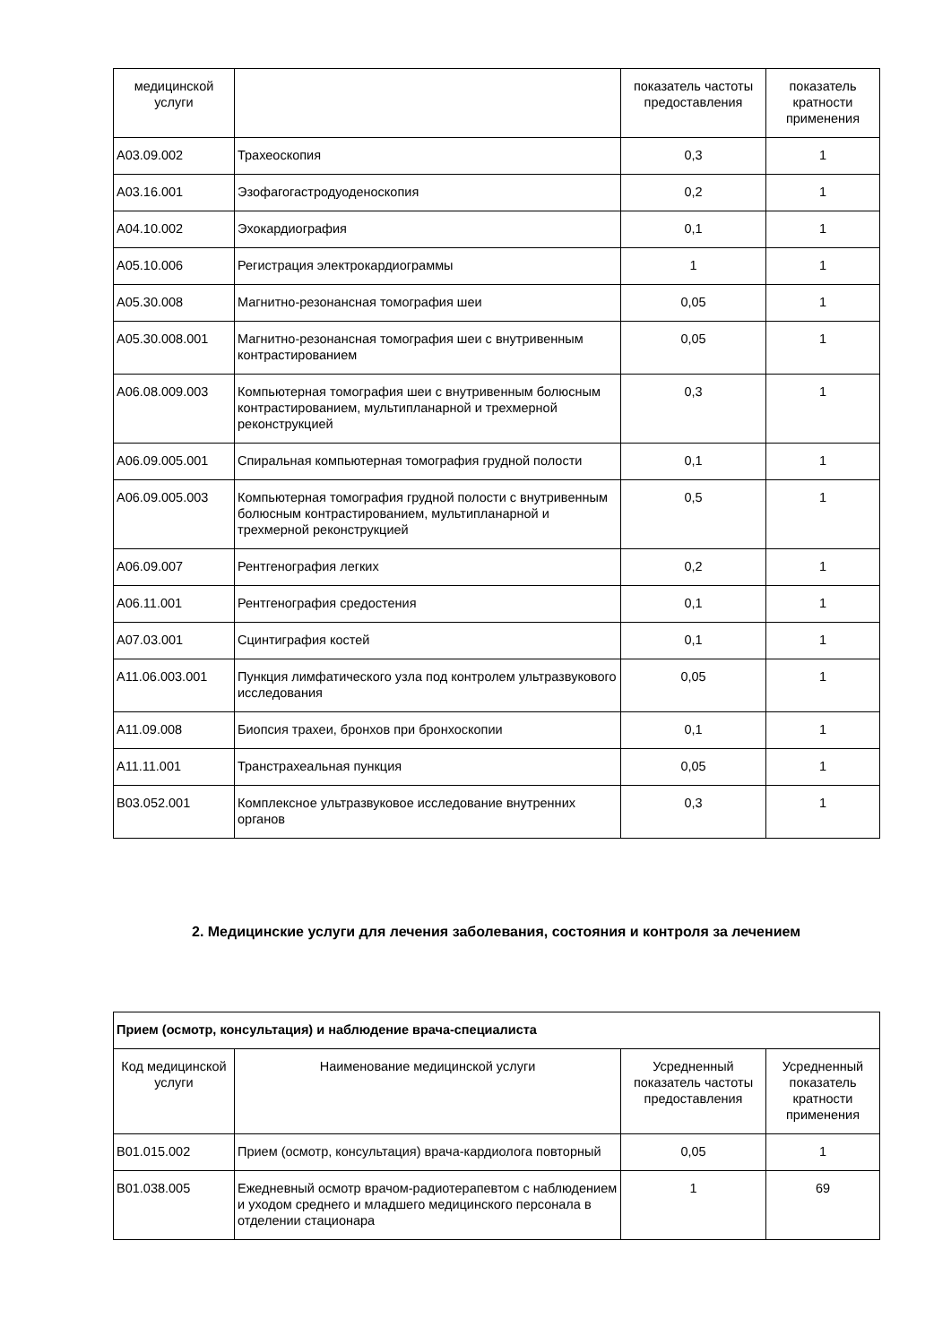| медицинской услуги | | показатель частоты предоставления | показатель кратности применения |
| A03.09.002 | Трахеоскопия | 0,3 | 1 |
| A03.16.001 | Эзофагогастродуоденоскопия | 0,2 | 1 |
| A04.10.002 | Эхокардиография | 0,1 | 1 |
| A05.10.006 | Регистрация электрокардиограммы | 1 | 1 |
| A05.30.008 | Магнитно-резонансная томография шеи | 0,05 | 1 |
| A05.30.008.001 | Магнитно-резонансная томография шеи с внутривенным контрастированием | 0,05 | 1 |
| A06.08.009.003 | Компьютерная томография шеи с внутривенным болюсным контрастированием, мультипланарной и трехмерной реконструкцией | 0,3 | 1 |
| A06.09.005.001 | Спиральная компьютерная томография грудной полости | 0,1 | 1 |
| A06.09.005.003 | Компьютерная томография грудной полости с внутривенным болюсным контрастированием, мультипланарной и трехмерной реконструкцией | 0,5 | 1 |
| A06.09.007 | Рентгенография легких | 0,2 | 1 |
| A06.11.001 | Рентгенография средостения | 0,1 | 1 |
| A07.03.001 | Сцинтиграфия костей | 0,1 | 1 |
| A11.06.003.001 | Пункция лимфатического узла под контролем ультразвукового исследования | 0,05 | 1 |
| A11.09.008 | Биопсия трахеи, бронхов при бронхоскопии | 0,1 | 1 |
| A11.11.001 | Транстрахеальная пункция | 0,05 | 1 |
| B03.052.001 | Комплексное ультразвуковое исследование внутренних органов | 0,3 | 1 |
2. Медицинские услуги для лечения заболевания, состояния и контроля за лечением
| Прием (осмотр, консультация) и наблюдение врача-специалиста | | | |
| Код медицинской услуги | Наименование медицинской услуги | Усредненный показатель частоты предоставления | Усредненный показатель кратности применения |
| B01.015.002 | Прием (осмотр, консультация) врача-кардиолога повторный | 0,05 | 1 |
| B01.038.005 | Ежедневный осмотр врачом-радиотерапевтом с наблюдением и уходом среднего и младшего медицинского персонала в отделении стационара | 1 | 69 |